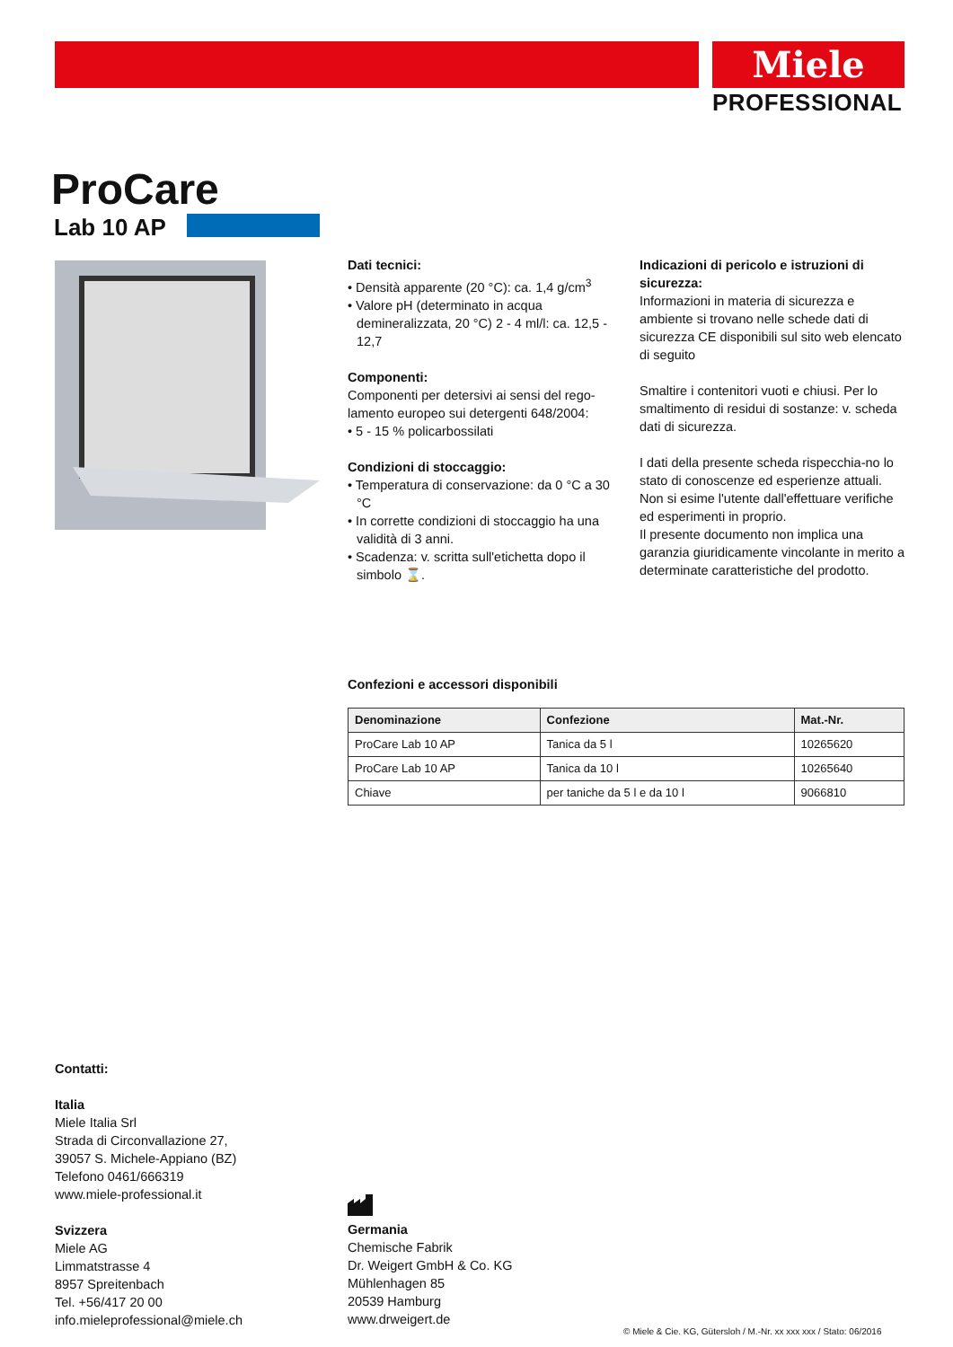Miele
PROFESSIONAL
ProCare
Lab 10 AP
Dati tecnici:
• Densità apparente (20 °C): ca. 1,4 g/cm<sup>3</sup>
• Valore pH (determinato in acqua demineralizzata, 20 °C) 2 - 4 ml/l: ca. 12,5 - 12,7
Componenti:
Componenti per detersivi ai sensi del rego-lamento europeo sui detergenti 648/2004:
• 5 - 15 % policarbossilati
Condizioni di stoccaggio:
• Temperatura di conservazione: da 0 °C a 30 °C
• In corrette condizioni di stoccaggio ha una validità di 3 anni.
• Scadenza: v. scritta sull'etichetta dopo il simbolo ⌛.
Indicazioni di pericolo e istruzioni di sicurezza:
Informazioni in materia di sicurezza e ambiente si trovano nelle schede dati di sicurezza CE disponibili sul sito web elencato di seguito
Smaltire i contenitori vuoti e chiusi. Per lo smaltimento di residui di sostanze: v. scheda dati di sicurezza.
I dati della presente scheda rispecchia-no lo stato di conoscenze ed esperienze attuali. Non si esime l'utente dall'effettuare verifiche ed esperimenti in proprio.
Il presente documento non implica una garanzia giuridicamente vincolante in merito a determinate caratteristiche del prodotto.
Confezioni e accessori disponibili
| Denominazione | Confezione | Mat.-Nr. |
| --- | --- | --- |
| ProCare Lab 10 AP | Tanica da 5 l | 10265620 |
| ProCare Lab 10 AP | Tanica da 10 l | 10265640 |
| Chiave | per taniche da 5 l e da 10 l | 9066810 |
Contatti:
Italia
Miele Italia Srl
Strada di Circonvallazione 27,
39057 S. Michele-Appiano (BZ)
Telefono 0461/666319
www.miele-professional.it
Svizzera
Miele AG
Limmatstrasse 4
8957 Spreitenbach
Tel. +56/417 20 00
info.mieleprofessional@miele.ch
Germania
Chemische Fabrik
Dr. Weigert GmbH & Co. KG
Mühlenhagen 85
20539 Hamburg
www.drweigert.de
© Miele & Cie. KG, Gütersloh / M.-Nr. xx xxx xxx / Stato: 06/2016